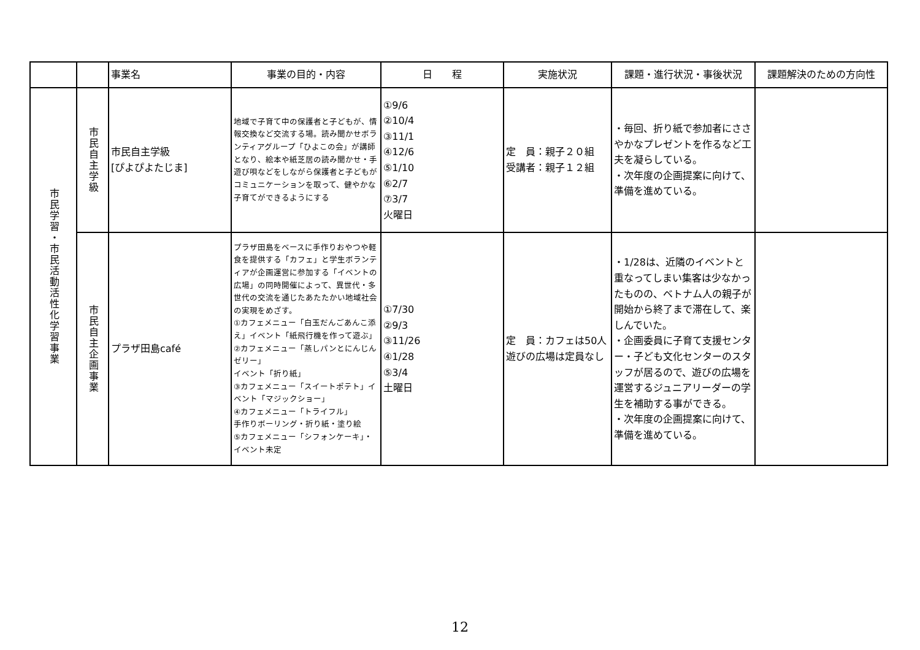| | | 事業名 | 事業の目的・内容 | 日 程 | 実施状況 | 課題・進行状況・事後状況 | 課題解決のための方向性 |
| --- | --- | --- | --- | --- | --- | --- | --- |
| 市民学習・市民活動活性化学習事業 | 市民自主学級 | 市民自主学級 [ぴよぴよたじま] | 地域で子育て中の保護者と子どもが、情報交換など交流する場。読み聞かせボランティアグループ「ひよこの会」が講師となり、絵本や紙芝居の読み聞かせ・手遊び唄などをしながら保護者と子どもがコミュニケーションを取って、健やかな子育てができるようにする | ①9/6 ②10/4 ③11/1 ④12/6 ⑤1/10 ⑥2/7 ⑦3/7 火曜日 | 定 員：親子２０組 受講者：親子１２組 | ・毎回、折り紙で参加者にささやかなプレゼントを作るなど工夫を凝らしている。 ・次年度の企画提案に向けて、準備を進めている。 | |
| | 市民自主企画事業 | プラザ田島café | プラザ田島をベースに手作りおやつや軽食を提供する「カフェ」と学生ボランティアが企画運営に参加する「イベントの広場」の同時開催によって、異世代・多世代の交流を通じたあたたかい地域社会の実現をめざす。 ①カフェメニュー「白玉だんごあんこ添え」イベント「紙飛行機を作って遊ぶ」 ②カフェメニュー「蒸しパンとにんじんゼリー」 イベント「折り紙」 ③カフェメニュー「スイートポテト」イベント「マジックショー」 ④カフェメニュー「トライフル」 手作りボーリング・折り紙・塗り絵 ⑤カフェメニュー「シフォンケーキ」・イベント未定 | ①7/30 ②9/3 ③11/26 ④1/28 ⑤3/4 土曜日 | 定 員：カフェは50人 遊びの広場は定員なし | ・1/28は、近隣のイベントと重なってしまい集客は少なかったものの、ベトナム人の親子が開始から終了まで滞在して、楽しんでいた。 ・企画委員に子育て支援センター・子ども文化センターのスタッフが居るので、遊びの広場を運営するジュニアリーダーの学生を補助する事ができる。 ・次年度の企画提案に向けて、準備を進めている。 | |
12